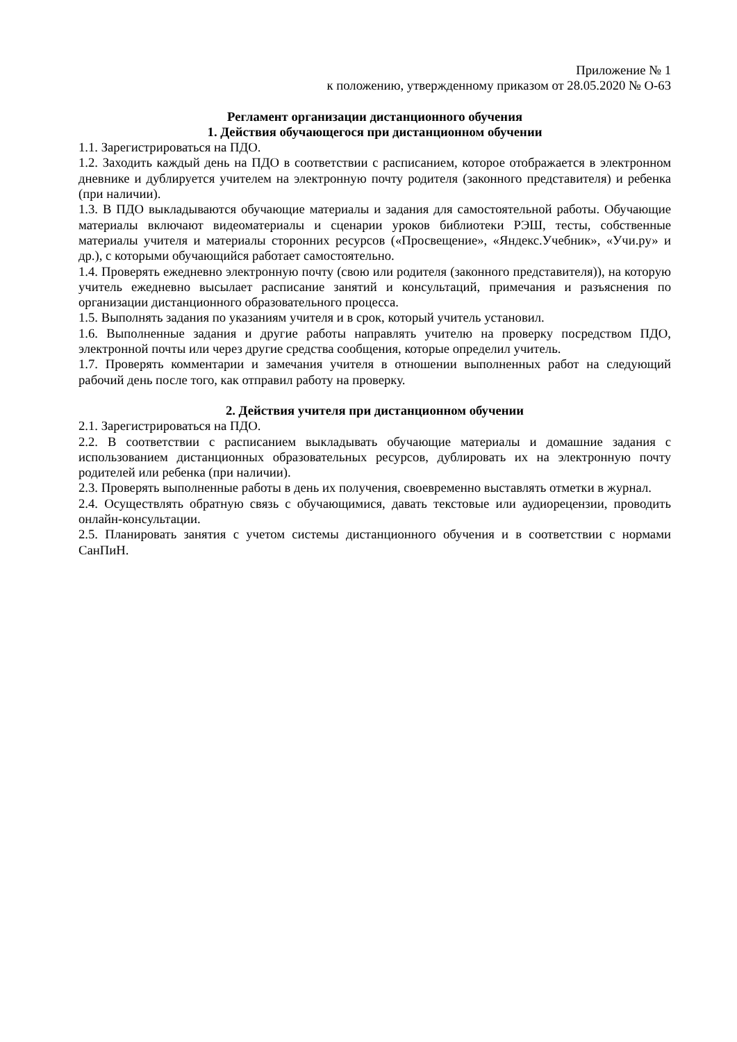Приложение № 1
к положению, утвержденному приказом от 28.05.2020 № О-63
Регламент организации дистанционного обучения
1. Действия обучающегося при дистанционном обучении
1.1. Зарегистрироваться на ПДО.
1.2. Заходить каждый день на ПДО в соответствии с расписанием, которое отображается в электронном дневнике и дублируется учителем на электронную почту родителя (законного представителя) и ребенка (при наличии).
1.3. В ПДО выкладываются обучающие материалы и задания для самостоятельной работы. Обучающие материалы включают видеоматериалы и сценарии уроков библиотеки РЭШ, тесты, собственные материалы учителя и материалы сторонних ресурсов («Просвещение», «Яндекс.Учебник», «Учи.ру» и др.), с которыми обучающийся работает самостоятельно.
1.4. Проверять ежедневно электронную почту (свою или родителя (законного представителя)), на которую учитель ежедневно высылает расписание занятий и консультаций, примечания и разъяснения по организации дистанционного образовательного процесса.
1.5. Выполнять задания по указаниям учителя и в срок, который учитель установил.
1.6. Выполненные задания и другие работы направлять учителю на проверку посредством ПДО, электронной почты или через другие средства сообщения, которые определил учитель.
1.7. Проверять комментарии и замечания учителя в отношении выполненных работ на следующий рабочий день после того, как отправил работу на проверку.
2. Действия учителя при дистанционном обучении
2.1. Зарегистрироваться на ПДО.
2.2. В соответствии с расписанием выкладывать обучающие материалы и домашние задания с использованием дистанционных образовательных ресурсов, дублировать их на электронную почту родителей или ребенка (при наличии).
2.3. Проверять выполненные работы в день их получения, своевременно выставлять отметки в журнал.
2.4. Осуществлять обратную связь с обучающимися, давать текстовые или аудиорецензии, проводить онлайн-консультации.
2.5. Планировать занятия с учетом системы дистанционного обучения и в соответствии с нормами СанПиН.